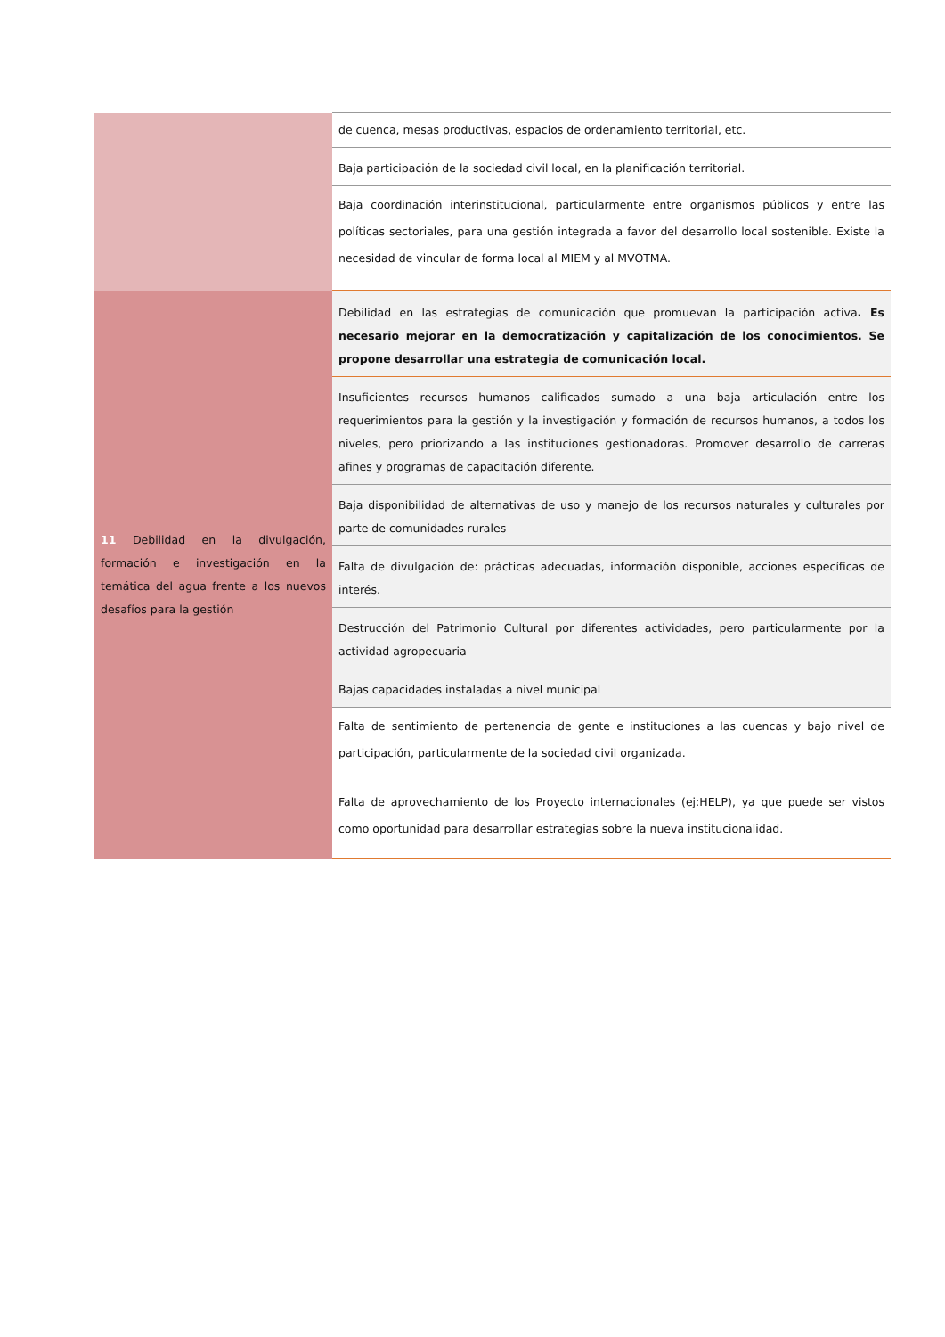| | de cuenca, mesas productivas, espacios de ordenamiento territorial, etc. |
| | Baja participación de la sociedad civil local, en la planificación territorial. |
| | Baja coordinación interinstitucional, particularmente entre organismos públicos y entre las políticas sectoriales, para una gestión integrada a favor del desarrollo local sostenible. Existe la necesidad de vincular de forma local al MIEM y al MVOTMA. |
| 11 Debilidad en la divulgación, formación e investigación en la temática del agua frente a los nuevos desafíos para la gestión | Debilidad en las estrategias de comunicación que promuevan la participación activa . Es necesario mejorar en la democratización y capitalización de los conocimientos. Se propone desarrollar una estrategia de comunicación local. |
| | Insuficientes recursos humanos calificados sumado a una baja articulación entre los requerimientos para la gestión y la investigación y formación de recursos humanos, a todos los niveles, pero priorizando a las instituciones gestionadoras. Promover desarrollo de carreras afines y programas de capacitación diferente. |
| | Baja disponibilidad de alternativas de uso y manejo de los recursos naturales y culturales por parte de comunidades rurales |
| | Falta de divulgación de: prácticas adecuadas, información disponible, acciones específicas de interés. |
| | Destrucción del Patrimonio Cultural por diferentes actividades, pero particularmente por la actividad agropecuaria |
| | Bajas capacidades instaladas a nivel municipal |
| | Falta de sentimiento de pertenencia de gente e instituciones a las cuencas y bajo nivel de participación, particularmente de la sociedad civil organizada. |
| | Falta de aprovechamiento de los Proyecto internacionales (ej:HELP), ya que puede ser vistos como oportunidad para desarrollar estrategias sobre la nueva institucionalidad. |